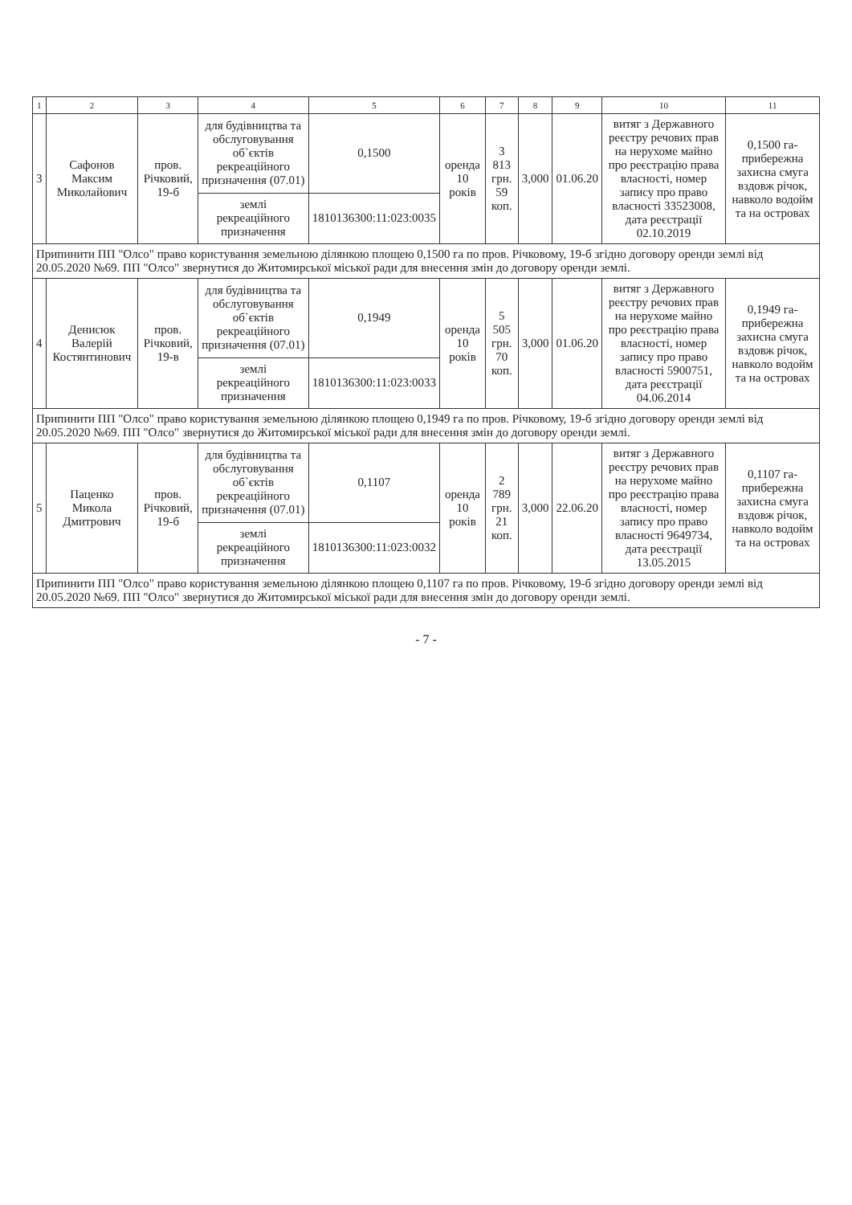| 1 | 2 | 3 | 4 | 5 | 6 | 7 | 8 | 9 | 10 | 11 |
| --- | --- | --- | --- | --- | --- | --- | --- | --- | --- | --- |
| 3 | Сафонов Максим Миколайович | пров. Річковий, 19-б | для будівництва та обслуговування об`єктів рекреаційного призначення (07.01) | 0,1500 | оренда 10 років | 3 813 грн. 59 коп. | 3,000 | 01.06.20 | витяг з Державного реєстру речових прав на нерухоме майно про реєстрацію права власності, номер запису про право власності 33523008, дата реєстрації 02.10.2019 | 0,1500 га-прибережна захисна смуга вздовж річок, навколо водойм та на островах |
| | | | землі рекреаційного призначення | 1810136300:11:023:0035 | | | | | | |
| Припинити ПП "Олсо" право користування земельною ділянкою площею 0,1500 га по пров. Річковому, 19-б згідно договору оренди землі від 20.05.2020 №69. ПП "Олсо" звернутися до Житомирської міської ради для внесення змін до договору оренди землі. | | | | | | | | | | |
| 4 | Денисюк Валерій Костянтинович | пров. Річковий, 19-в | для будівництва та обслуговування об`єктів рекреаційного призначення (07.01) | 0,1949 | оренда 10 років | 5 505 грн. 70 коп. | 3,000 | 01.06.20 | витяг з Державного реєстру речових прав на нерухоме майно про реєстрацію права власності, номер запису про право власності 5900751, дата реєстрації 04.06.2014 | 0,1949 га-прибережна захисна смуга вздовж річок, навколо водойм та на островах |
| | | | землі рекреаційного призначення | 1810136300:11:023:0033 | | | | | | |
| Припинити ПП "Олсо" право користування земельною ділянкою площею 0,1949 га по пров. Річковому, 19-б згідно договору оренди землі від 20.05.2020 №69. ПП "Олсо" звернутися до Житомирської міської ради для внесення змін до договору оренди землі. | | | | | | | | | | |
| 5 | Паценко Микола Дмитрович | пров. Річковий, 19-б | для будівництва та обслуговування об`єктів рекреаційного призначення (07.01) | 0,1107 | оренда 10 років | 2 789 грн. 21 коп. | 3,000 | 22.06.20 | витяг з Державного реєстру речових прав на нерухоме майно про реєстрацію права власності, номер запису про право власності 9649734, дата реєстрації 13.05.2015 | 0,1107 га-прибережна захисна смуга вздовж річок, навколо водойм та на островах |
| | | | землі рекреаційного призначення | 1810136300:11:023:0032 | | | | | | |
| Припинити ПП "Олсо" право користування земельною ділянкою площею 0,1107 га по пров. Річковому, 19-б згідно договору оренди землі від 20.05.2020 №69. ПП "Олсо" звернутися до Житомирської міської ради для внесення змін до договору оренди землі. | | | | | | | | | | |
- 7 -